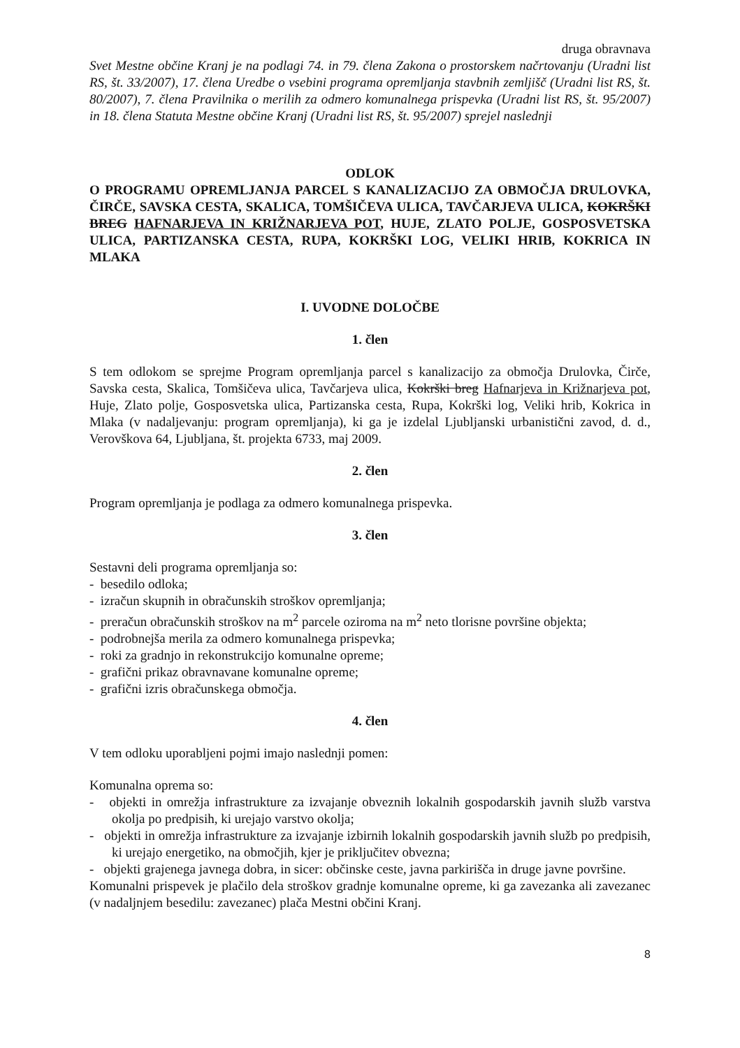druga obravnava
Svet Mestne občine Kranj je na podlagi 74. in 79. člena Zakona o prostorskem načrtovanju (Uradni list RS, št. 33/2007), 17. člena Uredbe o vsebini programa opremljanja stavbnih zemljišč (Uradni list RS, št. 80/2007), 7. člena Pravilnika o merilih za odmero komunalnega prispevka (Uradni list RS, št. 95/2007) in 18. člena Statuta Mestne občine Kranj (Uradni list RS, št. 95/2007) sprejel naslednji
ODLOK
O PROGRAMU OPREMLJANJA PARCEL S KANALIZACIJO ZA OBMOČJA DRULOVKA, ČIRČE, SAVSKA CESTA, SKALICA, TOMŠIČEVA ULICA, TAVČARJEVA ULICA, KOKRŠKI BREG HAFNARJEVA IN KRIŽNARJEVA POT, HUJE, ZLATO POLJE, GOSPOSVETSKA ULICA, PARTIZANSKA CESTA, RUPA, KOKRŠKI LOG, VELIKI HRIB, KOKRICA IN MLAKA
I. UVODNE DOLOČBE
1. člen
S tem odlokom se sprejme Program opremljanja parcel s kanalizacijo za območja Drulovka, Čirče, Savska cesta, Skalica, Tomšičeva ulica, Tavčarjeva ulica, Kokrški breg Hafnarjeva in Križnarjeva pot, Huje, Zlato polje, Gosposvetska ulica, Partizanska cesta, Rupa, Kokrški log, Veliki hrib, Kokrica in Mlaka (v nadaljevanju: program opremljanja), ki ga je izdelal Ljubljanski urbanistični zavod, d. d., Verovškova 64, Ljubljana, št. projekta 6733, maj 2009.
2. člen
Program opremljanja je podlaga za odmero komunalnega prispevka.
3. člen
Sestavni deli programa opremljanja so:
- besedilo odloka;
- izračun skupnih in obračunskih stroškov opremljanja;
- preračun obračunskih stroškov na m<sup>2</sup> parcele oziroma na m<sup>2</sup> neto tlorisne površine objekta;
- podrobnejša merila za odmero komunalnega prispevka;
- roki za gradnjo in rekonstrukcijo komunalne opreme;
- grafični prikaz obravnavane komunalne opreme;
- grafični izris obračunskega območja.
4. člen
V tem odloku uporabljeni pojmi imajo naslednji pomen:
Komunalna oprema so:
- objekti in omrežja infrastrukture za izvajanje obveznih lokalnih gospodarskih javnih služb varstva okolja po predpisih, ki urejajo varstvo okolja;
- objekti in omrežja infrastrukture za izvajanje izbirnih lokalnih gospodarskih javnih služb po predpisih, ki urejajo energetiko, na območjih, kjer je priključitev obvezna;
- objekti grajenega javnega dobra, in sicer: občinske ceste, javna parkirišča in druge javne površine.
Komunalni prispevek je plačilo dela stroškov gradnje komunalne opreme, ki ga zavezanka ali zavezanec (v nadaljnjem besedilu: zavezanec) plača Mestni občini Kranj.
8